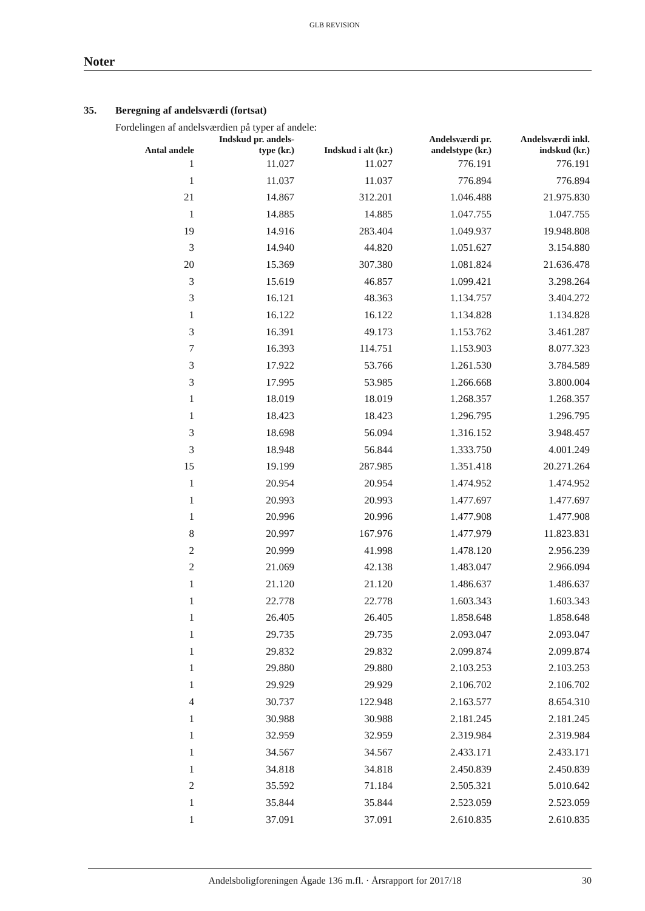GLB REVISION
Noter
35. Beregning af andelsværdi (fortsat)
Fordelingen af andelsværdien på typer af andele:
| Antal andele | Indskud pr. andels- type (kr.) | Indskud i alt (kr.) | Andelsværdi pr. andelstype (kr.) | Andelsværdi inkl. indskud (kr.) |
| --- | --- | --- | --- | --- |
| 1 | 11.027 | 11.027 | 776.191 | 776.191 |
| 1 | 11.037 | 11.037 | 776.894 | 776.894 |
| 21 | 14.867 | 312.201 | 1.046.488 | 21.975.830 |
| 1 | 14.885 | 14.885 | 1.047.755 | 1.047.755 |
| 19 | 14.916 | 283.404 | 1.049.937 | 19.948.808 |
| 3 | 14.940 | 44.820 | 1.051.627 | 3.154.880 |
| 20 | 15.369 | 307.380 | 1.081.824 | 21.636.478 |
| 3 | 15.619 | 46.857 | 1.099.421 | 3.298.264 |
| 3 | 16.121 | 48.363 | 1.134.757 | 3.404.272 |
| 1 | 16.122 | 16.122 | 1.134.828 | 1.134.828 |
| 3 | 16.391 | 49.173 | 1.153.762 | 3.461.287 |
| 7 | 16.393 | 114.751 | 1.153.903 | 8.077.323 |
| 3 | 17.922 | 53.766 | 1.261.530 | 3.784.589 |
| 3 | 17.995 | 53.985 | 1.266.668 | 3.800.004 |
| 1 | 18.019 | 18.019 | 1.268.357 | 1.268.357 |
| 1 | 18.423 | 18.423 | 1.296.795 | 1.296.795 |
| 3 | 18.698 | 56.094 | 1.316.152 | 3.948.457 |
| 3 | 18.948 | 56.844 | 1.333.750 | 4.001.249 |
| 15 | 19.199 | 287.985 | 1.351.418 | 20.271.264 |
| 1 | 20.954 | 20.954 | 1.474.952 | 1.474.952 |
| 1 | 20.993 | 20.993 | 1.477.697 | 1.477.697 |
| 1 | 20.996 | 20.996 | 1.477.908 | 1.477.908 |
| 8 | 20.997 | 167.976 | 1.477.979 | 11.823.831 |
| 2 | 20.999 | 41.998 | 1.478.120 | 2.956.239 |
| 2 | 21.069 | 42.138 | 1.483.047 | 2.966.094 |
| 1 | 21.120 | 21.120 | 1.486.637 | 1.486.637 |
| 1 | 22.778 | 22.778 | 1.603.343 | 1.603.343 |
| 1 | 26.405 | 26.405 | 1.858.648 | 1.858.648 |
| 1 | 29.735 | 29.735 | 2.093.047 | 2.093.047 |
| 1 | 29.832 | 29.832 | 2.099.874 | 2.099.874 |
| 1 | 29.880 | 29.880 | 2.103.253 | 2.103.253 |
| 1 | 29.929 | 29.929 | 2.106.702 | 2.106.702 |
| 4 | 30.737 | 122.948 | 2.163.577 | 8.654.310 |
| 1 | 30.988 | 30.988 | 2.181.245 | 2.181.245 |
| 1 | 32.959 | 32.959 | 2.319.984 | 2.319.984 |
| 1 | 34.567 | 34.567 | 2.433.171 | 2.433.171 |
| 1 | 34.818 | 34.818 | 2.450.839 | 2.450.839 |
| 2 | 35.592 | 71.184 | 2.505.321 | 5.010.642 |
| 1 | 35.844 | 35.844 | 2.523.059 | 2.523.059 |
| 1 | 37.091 | 37.091 | 2.610.835 | 2.610.835 |
Andelsboligforeningen Ågade 136 m.fl. · Årsrapport for 2017/18
30